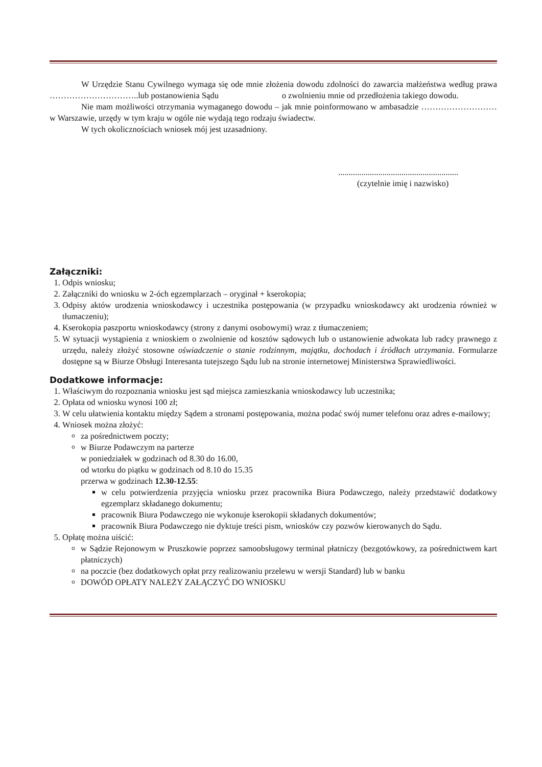W Urzędzie Stanu Cywilnego wymaga się ode mnie złożenia dowodu zdolności do zawarcia małżeństwa według prawa …………………………..lub postanowienia Sądu o zwolnieniu mnie od przedłożenia takiego dowodu.
Nie mam możliwości otrzymania wymaganego dowodu – jak mnie poinformowano w ambasadzie ……………………… w Warszawie, urzędy w tym kraju w ogóle nie wydają tego rodzaju świadectw.
W tych okolicznościach wniosek mój jest uzasadniony.
.........................................................
(czytelnie imię i nazwisko)
Załączniki:
1. Odpis wniosku;
2. Załączniki do wniosku w 2-óch egzemplarzach – oryginał + kserokopia;
3. Odpisy aktów urodzenia wnioskodawcy i uczestnika postępowania (w przypadku wnioskodawcy akt urodzenia również w tłumaczeniu);
4. Kserokopia paszportu wnioskodawcy (strony z danymi osobowymi) wraz z tłumaczeniem;
5. W sytuacji wystąpienia z wnioskiem o zwolnienie od kosztów sądowych lub o ustanowienie adwokata lub radcy prawnego z urzędu, należy złożyć stosowne oświadczenie o stanie rodzinnym, majątku, dochodach i źródłach utrzymania. Formularze dostępne są w Biurze Obsługi Interesanta tutejszego Sądu lub na stronie internetowej Ministerstwa Sprawiedliwości.
Dodatkowe informacje:
1. Właściwym do rozpoznania wniosku jest sąd miejsca zamieszkania wnioskodawcy lub uczestnika;
2. Opłata od wniosku wynosi 100 zł;
3. W celu ułatwienia kontaktu między Sądem a stronami postępowania, można podać swój numer telefonu oraz adres e-mailowy;
4. Wniosek można złożyć:
za pośrednictwem poczty;
w Biurze Podawczym na parterze
w poniedziałek w godzinach od 8.30 do 16.00,
od wtorku do piątku w godzinach od 8.10 do 15.35
przerwa w godzinach 12.30-12.55:
w celu potwierdzenia przyjęcia wniosku przez pracownika Biura Podawczego, należy przedstawić dodatkowy egzemplarz składanego dokumentu;
pracownik Biura Podawczego nie wykonuje kserokopii składanych dokumentów;
pracownik Biura Podawczego nie dyktuje treści pism, wniosków czy pozwów kierowanych do Sądu.
5. Opłatę można uiścić:
w Sądzie Rejonowym w Pruszkowie poprzez samoobsługowy terminal płatniczy (bezgotówkowy, za pośrednictwem kart płatniczych)
na poczcie (bez dodatkowych opłat przy realizowaniu przelewu w wersji Standard) lub w banku
DOWÓD OPŁATY NALEŻY ZAŁĄCZYĆ DO WNIOSKU